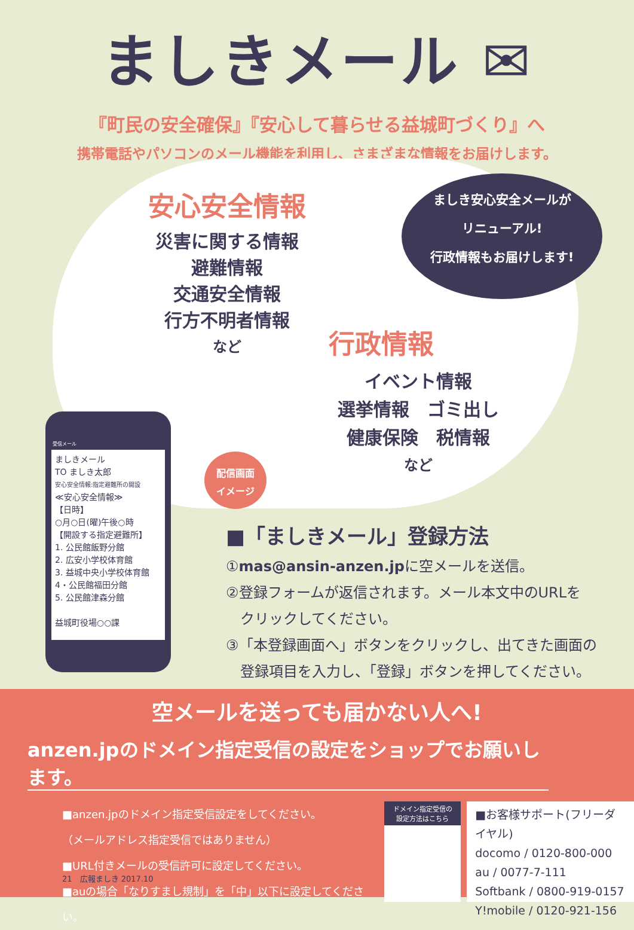ましきメール ✉
『町民の安全確保』『安心して暮らせる益城町づくり』へ
携帯電話やパソコンのメール機能を利用し、さまざまな情報をお届けします。
ましき安心安全メールが
リニューアル!
行政情報もお届けします!
安心安全情報
災害に関する情報
避難情報
交通安全情報
行方不明者情報
など
行政情報
イベント情報
選挙情報　ゴミ出し
健康保険　税情報
など
受信メール
ましきメール
TO ましき太郎
安心安全情報:指定避難所の開設
≪安心安全情報≫
【日時】
○月○日(曜)午後○時
【開設する指定避難所】
1. 公民館飯野分館
2. 広安小学校体育館
3. 益城中央小学校体育館
4・公民館福田分館
5. 公民館津森分館
益城町役場○○課
配信画面
イメージ
■「ましきメール」登録方法
①mas@ansin-anzen.jpに空メールを送信。
②登録フォームが返信されます。メール本文中のURLを
　クリックしてください。
③「本登録画面へ」ボタンをクリックし、出てきた画面の
　登録項目を入力し、「登録」ボタンを押してください。
空メールを送っても届かない人へ!
anzen.jpのドメイン指定受信の設定をショップでお願いします。
■anzen.jpのドメイン指定受信設定をしてください。
（メールアドレス指定受信ではありません）
■URL付きメールの受信許可に設定してください。
■auの場合「なりすまし規制」を「中」以下に設定してください。
ドメイン指定受信の
設定方法はこちら
■お客様サポート(フリーダイヤル)
docomo / 0120-800-000
au / 0077-7-111
Softbank / 0800-919-0157
Y!mobile / 0120-921-156
21　広報ましき 2017.10